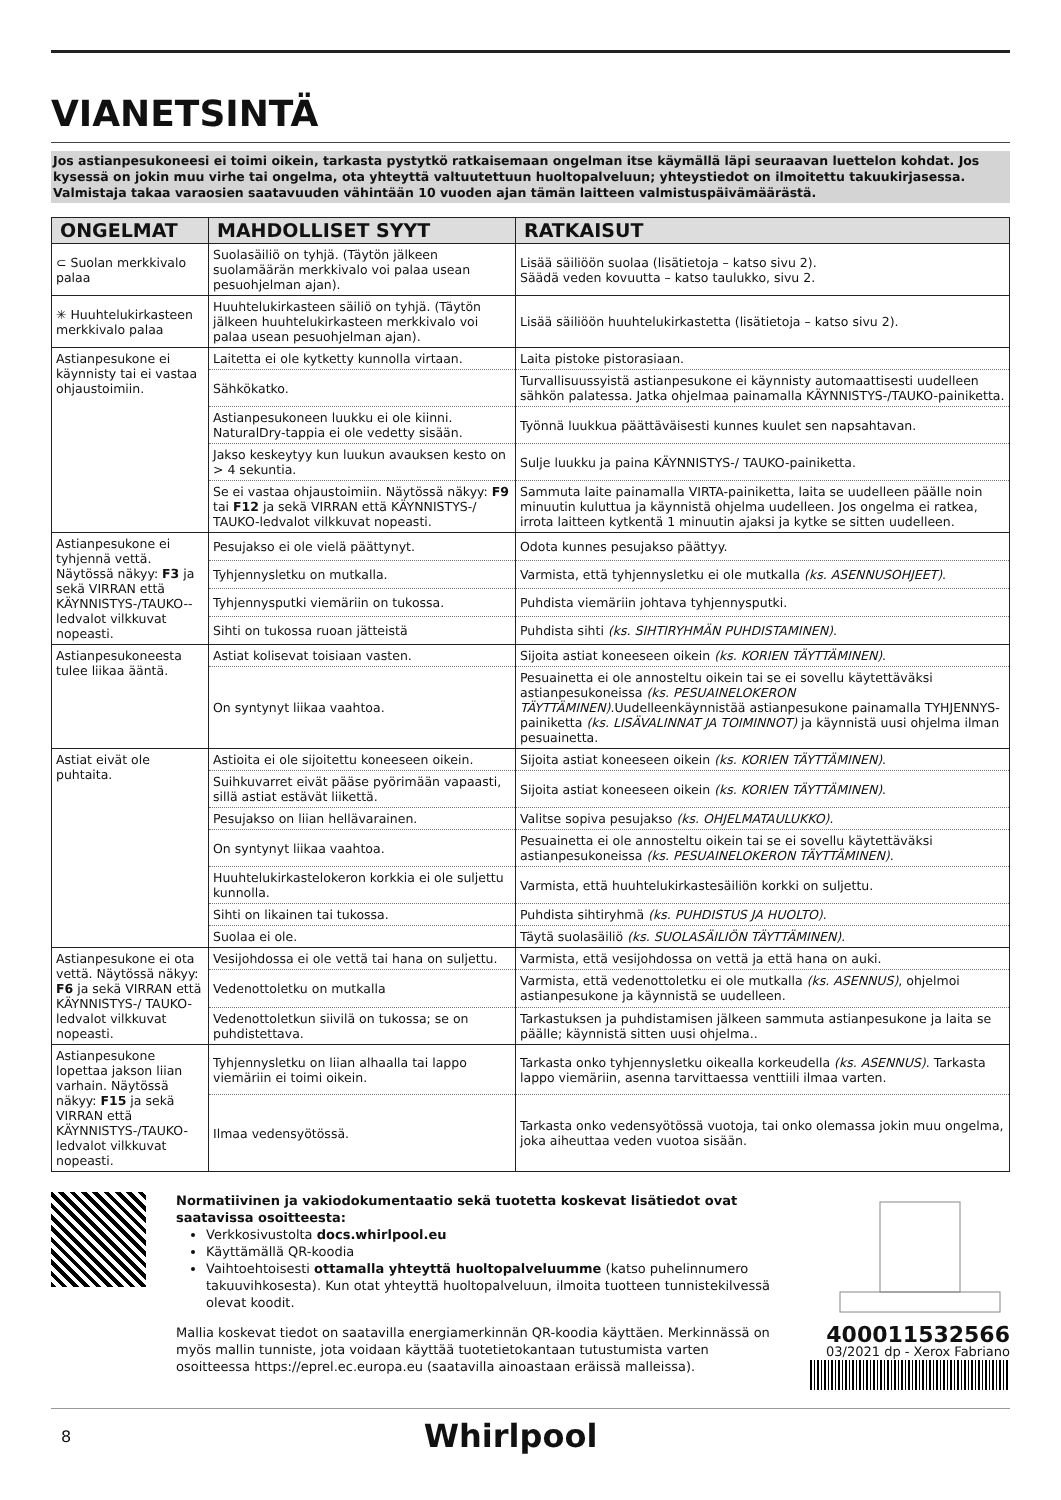VIANETSINTÄ
Jos astianpesukoneesi ei toimi oikein, tarkasta pystytkö ratkaisemaan ongelman itse käymällä läpi seuraavan luettelon kohdat. Jos kysessä on jokin muu virhe tai ongelma, ota yhteyttä valtuutettuun huoltopalveluun; yhteystiedot on ilmoitettu takuukirjasessa. Valmistaja takaa varaosien saatavuuden vähintään 10 vuoden ajan tämän laitteen valmistuspäivämäärästä.
| ONGELMAT | MAHDOLLISET SYYT | RATKAISUT |
| --- | --- | --- |
| ⊂ Suolan merkkivalo palaa | Suolasäiliö on tyhjä. (Täytön jälkeen suolamäärän merkkivalo voi palaa usean pesuohjelman ajan). | Lisää säiliöön suolaa (lisätietoja – katso sivu 2). Säädä veden kovuutta – katso taulukko, sivu 2. |
| ✳ Huuhtelukirkasteen merkkivalo palaa | Huuhtelukirkasteen säiliö on tyhjä. (Täytön jälkeen huuhtelukirkasteen merkkivalo voi palaa usean pesuohjelman ajan). | Lisää säiliöön huuhtelukirkastetta (lisätietoja – katso sivu 2). |
| Astianpesukone ei käynnisty tai ei vastaa ohjaustoimiin. | Laitetta ei ole kytketty kunnolla virtaan. | Laita pistoke pistorasiaan. |
| | Sähkökatko. | Turvallisuussyistä astianpesukone ei käynnisty automaattisesti uudelleen sähkön palatessa. Jatka ohjelmaa painamalla KÄYNNISTYS-/TAUKO-painiketta. |
| | Astianpesukoneen luukku ei ole kiinni. NaturalDry-tappia ei ole vedetty sisään. | Työnnä luukkua päättäväisesti kunnes kuulet sen napsahtavan. |
| | Jakso keskeytyy kun luukun avauksen kesto on > 4 sekuntia. | Sulje luukku ja paina KÄYNNISTYS-/ TAUKO-painiketta. |
| | Se ei vastaa ohjaustoimiin. Näytössä näkyy: F9 tai F12 ja sekä VIRRAN että KÄYNNISTYS-/ TAUKO-ledvalot vilkkuvat nopeasti. | Sammuta laite painamalla VIRTA-painiketta, laita se uudelleen päälle noin minuutin kuluttua ja käynnistä ohjelma uudelleen. Jos ongelma ei ratkea, irrota laitteen kytkentä 1 minuutin ajaksi ja kytke se sitten uudelleen. |
| Astianpesukone ei tyhjennä vettä. Näytössä näkyy: F3 ja sekä VIRRAN että KÄYNNISTYS-/TAUKO--ledvalot vilkkuvat nopeasti. | Pesujakso ei ole vielä päättynyt. | Odota kunnes pesujakso päättyy. |
| | Tyhjennysletku on mutkalla. | Varmista, että tyhjennysletku ei ole mutkalla (ks. ASENNUSOHJEET) . |
| | Tyhjennysputki viemäriin on tukossa. | Puhdista viemäriin johtava tyhjennysputki. |
| | Sihti on tukossa ruoan jätteistä | Puhdista sihti (ks. SIHTIRYHMÄN PUHDISTAMINEN) . |
| Astianpesukoneesta tulee liikaa ääntä. | Astiat kolisevat toisiaan vasten. | Sijoita astiat koneeseen oikein (ks. KORIEN TÄYTTÄMINEN) . |
| | On syntynyt liikaa vaahtoa. | Pesuainetta ei ole annosteltu oikein tai se ei sovellu käytettäväksi astianpesukoneissa (ks. PESUAINELOKERON TÄYTTÄMINEN) .Uudelleenkäynnistää astianpesukone painamalla TYHJENNYS-painiketta (ks. LISÄVALINNAT JA TOIMINNOT) ja käynnistä uusi ohjelma ilman pesuainetta. |
| Astiat eivät ole puhtaita. | Astioita ei ole sijoitettu koneeseen oikein. | Sijoita astiat koneeseen oikein (ks. KORIEN TÄYTTÄMINEN) . |
| | Suihkuvarret eivät pääse pyörimään vapaasti, sillä astiat estävät liikettä. | Sijoita astiat koneeseen oikein (ks. KORIEN TÄYTTÄMINEN) . |
| | Pesujakso on liian hellävarainen. | Valitse sopiva pesujakso (ks. OHJELMATAULUKKO) . |
| | On syntynyt liikaa vaahtoa. | Pesuainetta ei ole annosteltu oikein tai se ei sovellu käytettäväksi astianpesukoneissa (ks. PESUAINELOKERON TÄYTTÄMINEN) . |
| | Huuhtelukirkastelokeron korkkia ei ole suljettu kunnolla. | Varmista, että huuhtelukirkastesäiliön korkki on suljettu. |
| | Sihti on likainen tai tukossa. | Puhdista sihtiryhmä (ks. PUHDISTUS JA HUOLTO) . |
| | Suolaa ei ole. | Täytä suolasäiliö (ks. SUOLASÄILIÖN TÄYTTÄMINEN) . |
| Astianpesukone ei ota vettä. Näytössä näkyy: F6 ja sekä VIRRAN että KÄYNNISTYS-/ TAUKO-ledvalot vilkkuvat nopeasti. | Vesijohdossa ei ole vettä tai hana on suljettu. | Varmista, että vesijohdossa on vettä ja että hana on auki. |
| | Vedenottoletku on mutkalla | Varmista, että vedenottoletku ei ole mutkalla (ks. ASENNUS) , ohjelmoi astianpesukone ja käynnistä se uudelleen. |
| | Vedenottoletkun siivilä on tukossa; se on puhdistettava. | Tarkastuksen ja puhdistamisen jälkeen sammuta astianpesukone ja laita se päälle; käynnistä sitten uusi ohjelma.. |
| Astianpesukone lopettaa jakson liian varhain. Näytössä näkyy: F15 ja sekä VIRRAN että KÄYNNISTYS-/TAUKO-ledvalot vilkkuvat nopeasti. | Tyhjennysletku on liian alhaalla tai lappo viemäriin ei toimi oikein. | Tarkasta onko tyhjennysletku oikealla korkeudella (ks. ASENNUS) . Tarkasta lappo viemäriin, asenna tarvittaessa venttiili ilmaa varten. |
| | Ilmaa vedensyötössä. | Tarkasta onko vedensyötössä vuotoja, tai onko olemassa jokin muu ongelma, joka aiheuttaa veden vuotoa sisään. |
Normatiivinen ja vakiodokumentaatio sekä tuotetta koskevat lisätiedot ovat saatavissa osoitteesta:
Verkkosivustolta docs.whirlpool.eu
Käyttämällä QR-koodia
Vaihtoehtoisesti ottamalla yhteyttä huoltopalveluumme (katso puhelinnumero takuuvihkosesta). Kun otat yhteyttä huoltopalveluun, ilmoita tuotteen tunnistekilvessä olevat koodit.
Mallia koskevat tiedot on saatavilla energiamerkinnän QR-koodia käyttäen. Merkinnässä on myös mallin tunniste, jota voidaan käyttää tuotetietokantaan tutustumista varten osoitteessa https://eprel.ec.europa.eu (saatavilla ainoastaan eräissä malleissa).
400011532566
03/2021 dp - Xerox Fabriano
8 Whirlpool